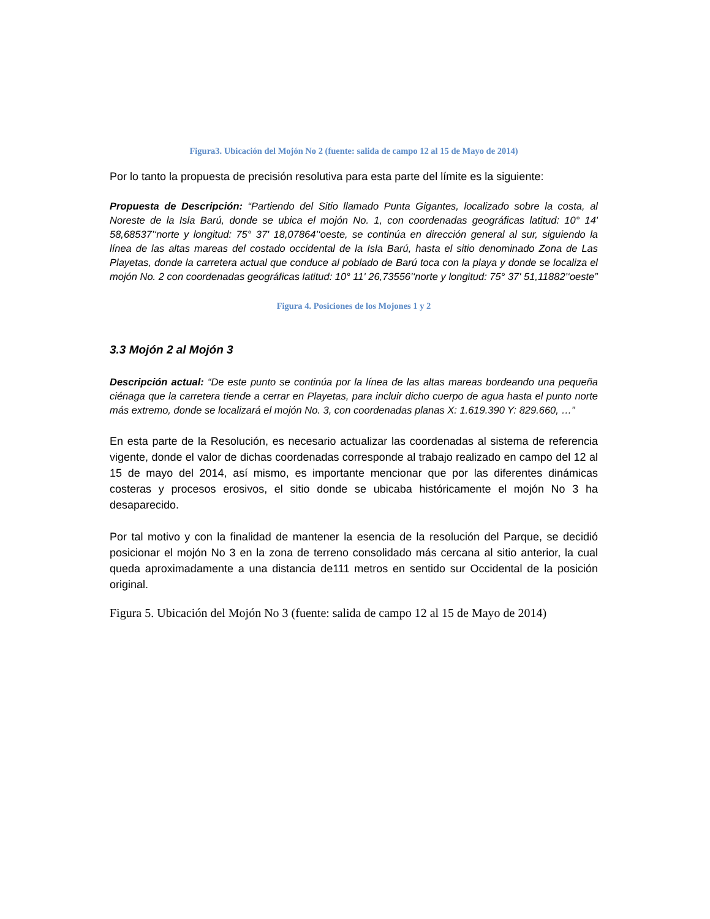Figura3. Ubicación del Mojón No 2 (fuente: salida de campo 12 al 15 de Mayo de 2014)
Por lo tanto la propuesta de precisión resolutiva para esta parte del límite es la siguiente:
Propuesta de Descripción: “Partiendo del Sitio llamado Punta Gigantes, localizado sobre la costa, al Noreste de la Isla Barú, donde se ubica el mojón No. 1, con coordenadas geográficas latitud: 10° 14' 58,68537’‘norte y longitud: 75° 37' 18,07864’‘oeste, se continúa en dirección general al sur, siguiendo la línea de las altas mareas del costado occidental de la Isla Barú, hasta el sitio denominado Zona de Las Playetas, donde la carretera actual que conduce al poblado de Barú toca con la playa y donde se localiza el mojón No. 2 con coordenadas geográficas latitud: 10° 11' 26,73556’‘norte y longitud: 75° 37' 51,11882’‘oeste”
Figura 4. Posiciones de los Mojones 1 y 2
3.3 Mojón 2 al Mojón 3
Descripción actual: “De este punto se continúa por la línea de las altas mareas bordeando una pequeña ciénaga que la carretera tiende a cerrar en Playetas, para incluir dicho cuerpo de agua hasta el punto norte más extremo, donde se localizará el mojón No. 3, con coordenadas planas X: 1.619.390 Y: 829.660, …”
En esta parte de la Resolución, es necesario actualizar las coordenadas al sistema de referencia vigente, donde el valor de dichas coordenadas corresponde al trabajo realizado en campo del 12 al 15 de mayo del 2014, así mismo, es importante mencionar que por las diferentes dinámicas costeras y procesos erosivos, el sitio donde se ubicaba históricamente el mojón No 3 ha desaparecido.
Por tal motivo y con la finalidad de mantener la esencia de la resolución del Parque, se decidió posicionar el mojón No 3 en la zona de terreno consolidado más cercana al sitio anterior, la cual queda aproximadamente a una distancia de111 metros en sentido sur Occidental de la posición original.
Figura 5. Ubicación del Mojón No 3 (fuente: salida de campo 12 al 15 de Mayo de 2014)